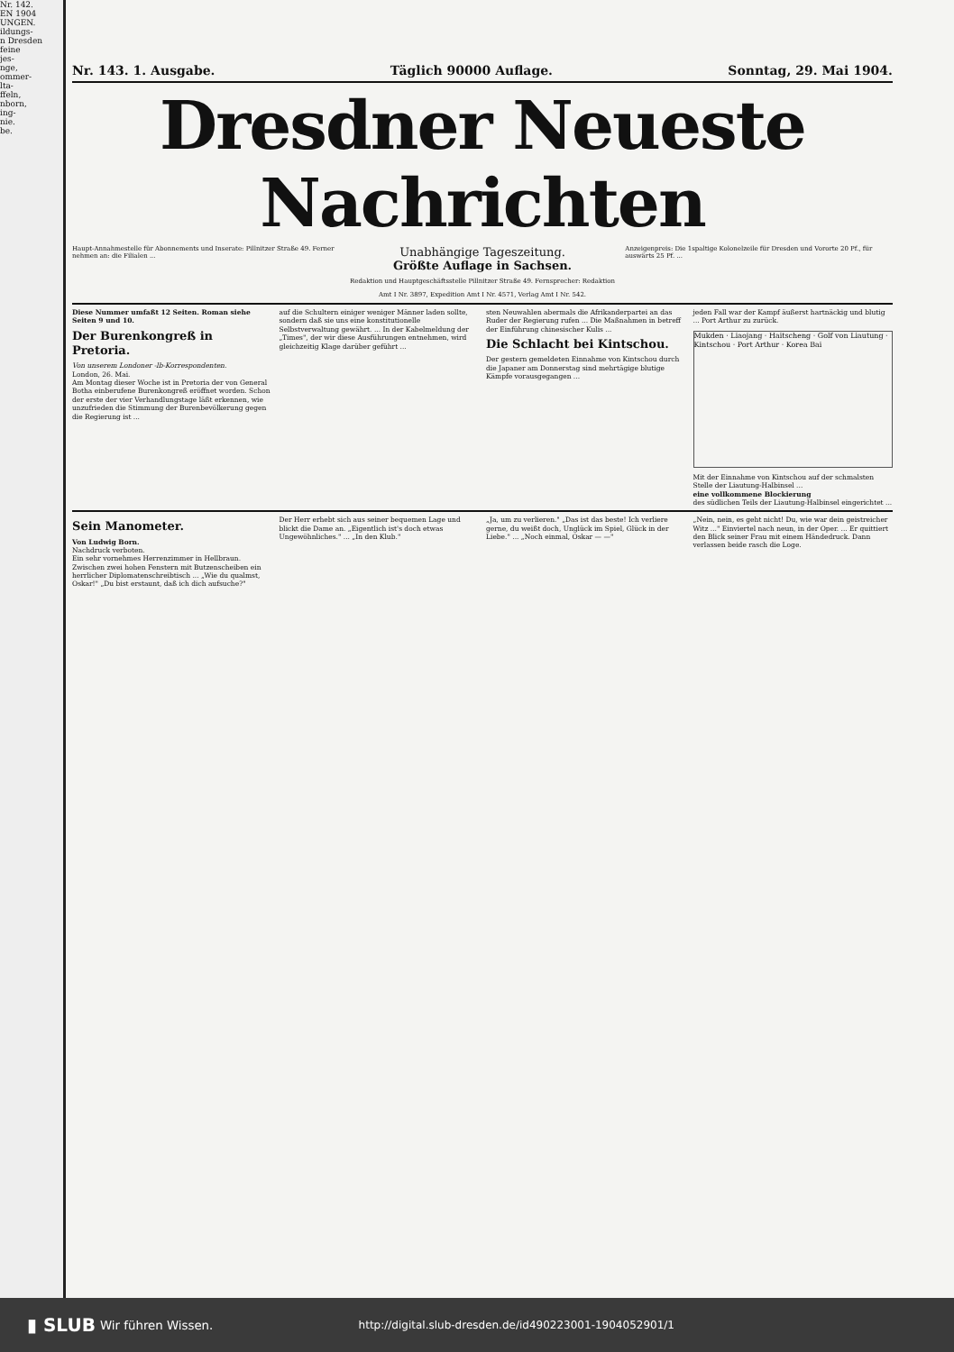Nr. 142.
EN 1904
UNGEN.
ildungs-
n Dresden
feine
jes-
nge,
ommer-
lta-
ffeln,
nborn,
ing-
nie.
be.
Nr. 143. 1. Ausgabe. Täglich 90000 Auflage. Sonntag, 29. Mai 1904.
Dresdner Neueste Nachrichten
Haupt-Annahmestelle für Abonnements und Inserate: Pillnitzer Straße 49. Ferner nehmen an: die Filialen ...
Unabhängige Tageszeitung.
Größte Auflage in Sachsen.
Redaktion und Hauptgeschäftsstelle Pillnitzer Straße 49. Fernsprecher: Redaktion Amt I Nr. 3897, Expedition Amt I Nr. 4571, Verlag Amt I Nr. 542.
Anzeigenpreis: Die 1spaltige Kolonelzeile für Dresden und Vororte 20 Pf., für auswärts 25 Pf. ...
Diese Nummer umfaßt 12 Seiten. Roman siehe Seiten 9 und 10.
Der Burenkongreß in Pretoria.
Von unserem Londoner -lb-Korrespondenten.
London, 26. Mai.
Am Montag dieser Woche ist in Pretoria der von General Botha einberufene Burenkongreß eröffnet worden. Schon der erste der vier Verhandlungstage läßt erkennen, wie unzufrieden die Stimmung der Burenbevölkerung gegen die Regierung ist ...
auf die Schultern einiger weniger Männer laden sollte, sondern daß sie uns eine konstitutionelle Selbstverwaltung gewährt. ... In der Kabelmeldung der „Times", der wir diese Ausführungen entnehmen, wird gleichzeitig Klage darüber geführt ...
sten Neuwahlen abermals die Afrikanderpartei an das Ruder der Regierung rufen ... Die Maßnahmen in betreff der Einführung chinesischer Kulis ...
Die Schlacht bei Kintschou.
Der gestern gemeldeten Einnahme von Kintschou durch die Japaner am Donnerstag sind mehrtägige blutige Kämpfe vorausgegangen ...
jeden Fall war der Kampf äußerst hartnäckig und blutig ... Port Arthur zu zurück.
Mukden · Liaojang · Haitscheng · Golf von Liautung · Kintschou · Port Arthur · Korea Bai
Mit der Einnahme von Kintschou auf der schmalsten Stelle der Liautung-Halbinsel ...
eine vollkommene Blockierung
des südlichen Teils der Liautung-Halbinsel eingerichtet ...
Sein Manometer.
Von Ludwig Born.
Nachdruck verboten.
Ein sehr vornehmes Herrenzimmer in Hellbraun. Zwischen zwei hohen Fenstern mit Butzenscheiben ein herrlicher Diplomatenschreibtisch ... „Wie du qualmst, Oskar!" „Du bist erstaunt, daß ich dich aufsuche?"
Der Herr erhebt sich aus seiner bequemen Lage und blickt die Dame an. „Eigentlich ist's doch etwas Ungewöhnliches." ... „In den Klub."
„Ja, um zu verlieren." „Das ist das beste! Ich verliere gerne, du weißt doch, Unglück im Spiel, Glück in der Liebe." ... „Noch einmal, Oskar — —"
„Nein, nein, es geht nicht! Du, wie war dein geistreicher Witz ..." Einviertel nach neun, in der Oper. ... Er quittiert den Blick seiner Frau mit einem Händedruck. Dann verlassen beide rasch die Loge.
▮ SLUB Wir führen Wissen. http://digital.slub-dresden.de/id490223001-1904052901/1